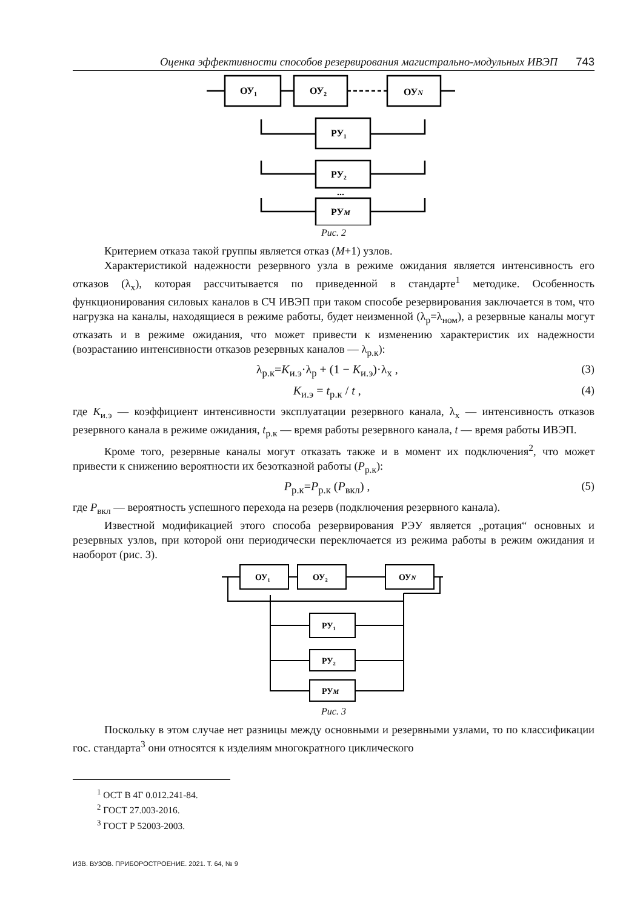Оценка эффективности способов резервирования магистрально-модульных ИВЭП 743
ОУ₁
ОУ₂
ОУN
РУ₁
РУ₂
РУM
...
Рис. 2
Критерием отказа такой группы является отказ (M+1) узлов.
Характеристикой надежности резервного узла в режиме ожидания является интенсивность его отказов (λ<sub>х</sub>), которая рассчитывается по приведенной в стандарте<sup>1</sup> методике. Особенность функционирования силовых каналов в СЧ ИВЭП при таком способе резервирования заключается в том, что нагрузка на каналы, находящиеся в режиме работы, будет неизменной (λ<sub>р</sub>=λ<sub>ном</sub>), а резервные каналы могут отказать и в режиме ожидания, что может привести к изменению характеристик их надежности (возрастанию интенсивности отказов резервных каналов — λ<sub>р.к</sub>):
λ<sub>р.к</sub>=K<sub>и.э</sub>·λ<sub>р</sub> + (1 − K<sub>и.э</sub>)·λ<sub>х</sub> , (3)
K<sub>и.э</sub> = t<sub>р.к</sub> / t , (4)
где K<sub>и.э</sub> — коэффициент интенсивности эксплуатации резервного канала, λ<sub>х</sub> — интенсивность отказов резервного канала в режиме ожидания, t<sub>р.к</sub> — время работы резервного канала, t — время работы ИВЭП.
Кроме того, резервные каналы могут отказать также и в момент их подключения<sup>2</sup>, что может привести к снижению вероятности их безотказной работы (P<sub>р.к</sub>):
P<sub>р.к</sub>=P<sub>р.к</sub> (P<sub>вкл</sub>) , (5)
где P<sub>вкл</sub> — вероятность успешного перехода на резерв (подключения резервного канала).
Известной модификацией этого способа резервирования РЭУ является „ротация“ основных и резервных узлов, при которой они периодически переключается из режима работы в режим ожидания и наоборот (рис. 3).
ОУ₁
ОУ₂
ОУN
РУ₁
РУ₂
РУM
Рис. 3
Поскольку в этом случае нет разницы между основными и резервными узлами, то по классификации гос. стандарта<sup>3</sup> они относятся к изделиям многократного циклического
<sup>1</sup> ОСТ В 4Г 0.012.241-84.
<sup>2</sup> ГОСТ 27.003-2016.
<sup>3</sup> ГОСТ Р 52003-2003.
ИЗВ. ВУЗОВ. ПРИБОРОСТРОЕНИЕ. 2021. Т. 64, № 9